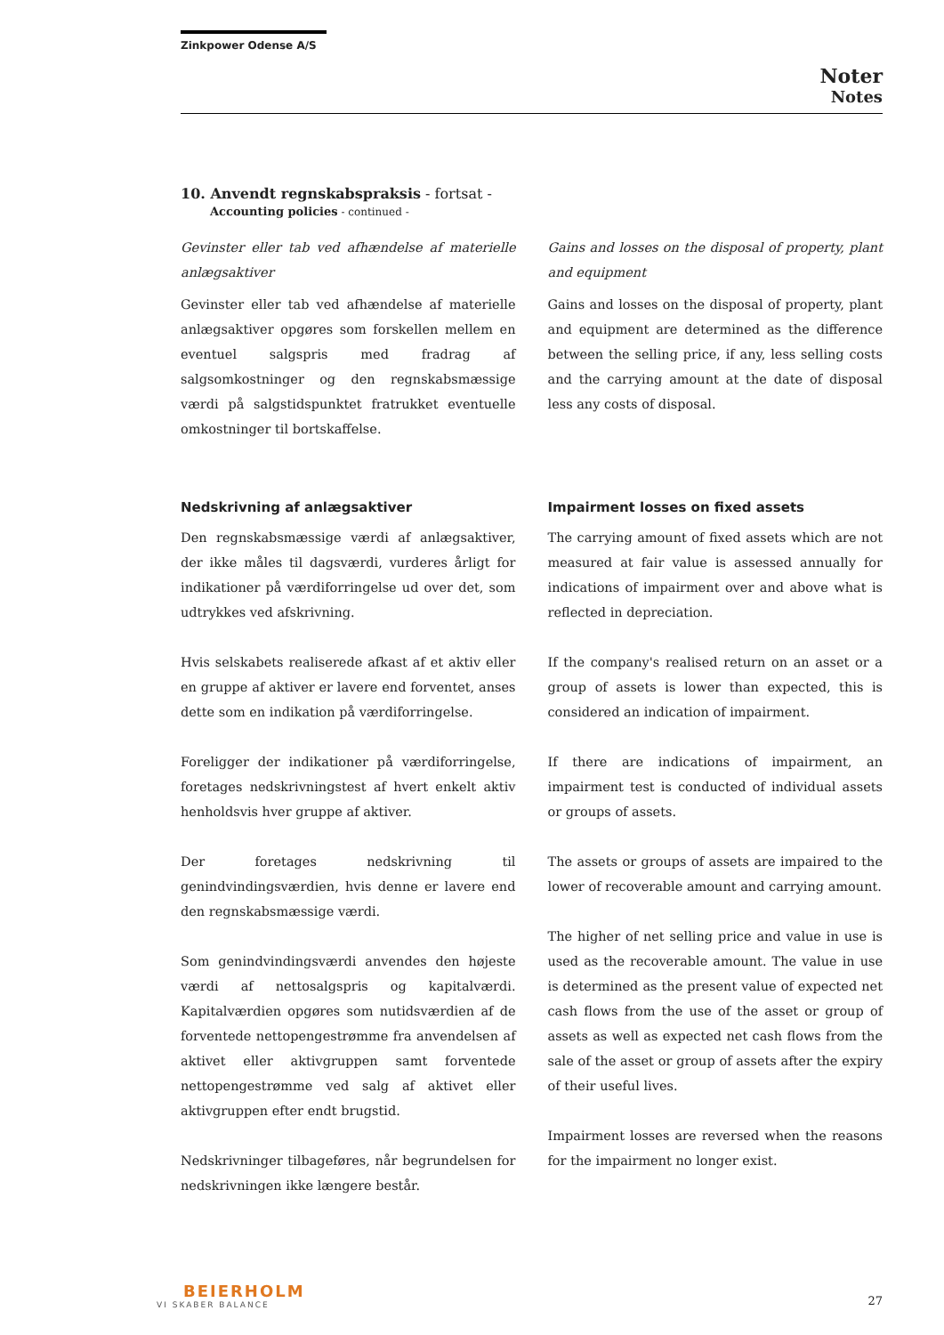Zinkpower Odense A/S
Noter
Notes
10. Anvendt regnskabspraksis - fortsat -
Accounting policies - continued -
Gevinster eller tab ved afhændelse af materielle anlægsaktiver
Gevinster eller tab ved afhændelse af materielle anlægsaktiver opgøres som forskellen mellem en eventuel salgspris med fradrag af salgsomkostninger og den regnskabsmæssige værdi på salgstidspunktet fratrukket eventuelle omkostninger til bortskaffelse.
Nedskrivning af anlægsaktiver
Den regnskabsmæssige værdi af anlægsaktiver, der ikke måles til dagsværdi, vurderes årligt for indikationer på værdiforringelse ud over det, som udtrykkes ved afskrivning.
Hvis selskabets realiserede afkast af et aktiv eller en gruppe af aktiver er lavere end forventet, anses dette som en indikation på værdiforringelse.
Foreligger der indikationer på værdiforringelse, foretages nedskrivningstest af hvert enkelt aktiv henholdsvis hver gruppe af aktiver.
Der foretages nedskrivning til genindvindingsværdien, hvis denne er lavere end den regnskabsmæssige værdi.
Som genindvindingsværdi anvendes den højeste værdi af nettosalgspris og kapitalværdi. Kapitalværdien opgøres som nutidsværdien af de forventede nettopengestrømme fra anvendelsen af aktivet eller aktivgruppen samt forventede nettopengestrømme ved salg af aktivet eller aktivgruppen efter endt brugstid.
Nedskrivninger tilbageføres, når begrundelsen for nedskrivningen ikke længere består.
Gains and losses on the disposal of property, plant and equipment
Gains and losses on the disposal of property, plant and equipment are determined as the difference between the selling price, if any, less selling costs and the carrying amount at the date of disposal less any costs of disposal.
Impairment losses on fixed assets
The carrying amount of fixed assets which are not measured at fair value is assessed annually for indications of impairment over and above what is reflected in depreciation.
If the company's realised return on an asset or a group of assets is lower than expected, this is considered an indication of impairment.
If there are indications of impairment, an impairment test is conducted of individual assets or groups of assets.
The assets or groups of assets are impaired to the lower of recoverable amount and carrying amount.
The higher of net selling price and value in use is used as the recoverable amount. The value in use is determined as the present value of expected net cash flows from the use of the asset or group of assets as well as expected net cash flows from the sale of the asset or group of assets after the expiry of their useful lives.
Impairment losses are reversed when the reasons for the impairment no longer exist.
BEIERHOLM
VI SKABER BALANCE
27